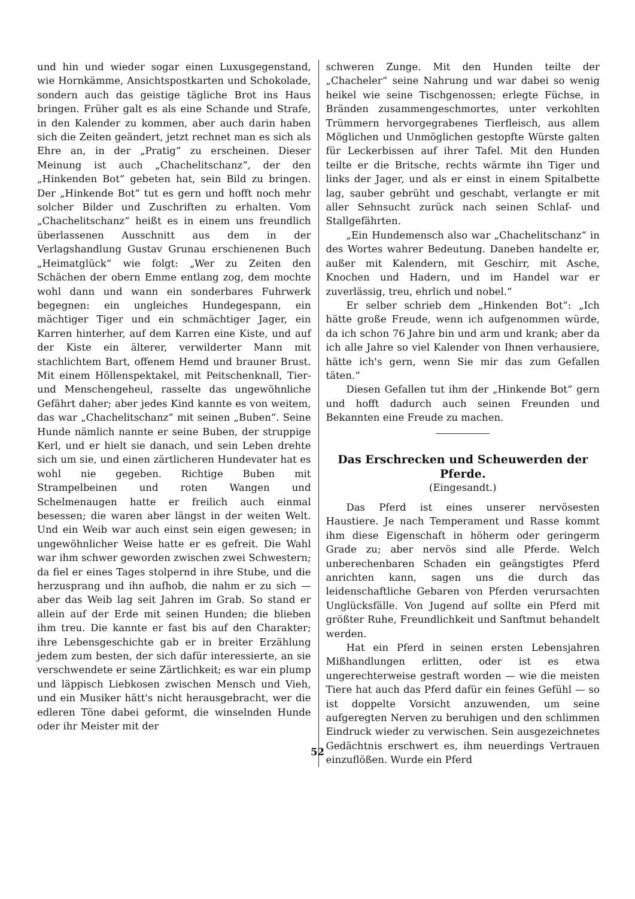und hin und wieder sogar einen Luxusgegenstand, wie Hornkämme, Ansichtspostkarten und Schokolade, sondern auch das geistige tägliche Brot ins Haus bringen. Früher galt es als eine Schande und Strafe, in den Kalender zu kommen, aber auch darin haben sich die Zeiten geändert, jetzt rechnet man es sich als Ehre an, in der „Pratig“ zu erscheinen. Dieser Meinung ist auch „Chachelitschanz“, der den „Hinkenden Bot“ gebeten hat, sein Bild zu bringen. Der „Hinkende Bot“ tut es gern und hofft noch mehr solcher Bilder und Zuschriften zu erhalten. Vom „Chachelitschanz“ heißt es in einem uns freundlich überlassenen Ausschnitt aus dem in der Verlagshandlung Gustav Grunau erschienenen Buch „Heimatglück“ wie folgt: „Wer zu Zeiten den Schächen der obern Emme entlang zog, dem mochte wohl dann und wann ein sonderbares Fuhrwerk begegnen: ein ungleiches Hundegespann, ein mächtiger Tiger und ein schmächtiger Jager, ein Karren hinterher, auf dem Karren eine Kiste, und auf der Kiste ein älterer, verwilderter Mann mit stachlichtem Bart, offenem Hemd und brauner Brust. Mit einem Höllenspektakel, mit Peitschenknall, Tier- und Menschengeheul, rasselte das ungewöhnliche Gefährt daher; aber jedes Kind kannte es von weitem, das war „Chachelitschanz“ mit seinen „Buben“. Seine Hunde nämlich nannte er seine Buben, der struppige Kerl, und er hielt sie danach, und sein Leben drehte sich um sie, und einen zärtlicheren Hundevater hat es wohl nie gegeben. Richtige Buben mit Strampelbeinen und roten Wangen und Schelmenaugen hatte er freilich auch einmal besessen; die waren aber längst in der weiten Welt. Und ein Weib war auch einst sein eigen gewesen; in ungewöhnlicher Weise hatte er es gefreit. Die Wahl war ihm schwer geworden zwischen zwei Schwestern; da fiel er eines Tages stolpernd in ihre Stube, und die herzusprang und ihn aufhob, die nahm er zu sich — aber das Weib lag seit Jahren im Grab. So stand er allein auf der Erde mit seinen Hunden; die blieben ihm treu. Die kannte er fast bis auf den Charakter; ihre Lebensgeschichte gab er in breiter Erzählung jedem zum besten, der sich dafür interessierte, an sie verschwendete er seine Zärtlichkeit; es war ein plump und läppisch Liebkosen zwischen Mensch und Vieh, und ein Musiker hätt's nicht herausgebracht, wer die edleren Töne dabei geformt, die winselnden Hunde oder ihr Meister mit der
schweren Zunge. Mit den Hunden teilte der „Chacheler“ seine Nahrung und war dabei so wenig heikel wie seine Tischgenossen; erlegte Füchse, in Bränden zusammengeschmortes, unter verkohlten Trümmern hervorgegrabenes Tierfleisch, aus allem Möglichen und Unmöglichen gestopfte Würste galten für Leckerbissen auf ihrer Tafel. Mit den Hunden teilte er die Britsche, rechts wärmte ihn Tiger und links der Jager, und als er einst in einem Spitalbette lag, sauber gebrüht und geschabt, verlangte er mit aller Sehnsucht zurück nach seinen Schlaf- und Stallgefährten.
„Ein Hundemensch also war „Chachelitschanz“ in des Wortes wahrer Bedeutung. Daneben handelte er, außer mit Kalendern, mit Geschirr, mit Asche, Knochen und Hadern, und im Handel war er zuverlässig, treu, ehrlich und nobel.“
Er selber schrieb dem „Hinkenden Bot“: „Ich hätte große Freude, wenn ich aufgenommen würde, da ich schon 76 Jahre bin und arm und krank; aber da ich alle Jahre so viel Kalender von Ihnen verhausiere, hätte ich's gern, wenn Sie mir das zum Gefallen täten.“
Diesen Gefallen tut ihm der „Hinkende Bot“ gern und hofft dadurch auch seinen Freunden und Bekannten eine Freude zu machen.
Das Erschrecken und Scheuwerden der Pferde.
(Eingesandt.)
Das Pferd ist eines unserer nervösesten Haustiere. Je nach Temperament und Rasse kommt ihm diese Eigenschaft in höherm oder geringerm Grade zu; aber nervös sind alle Pferde. Welch unberechenbaren Schaden ein geängstigtes Pferd anrichten kann, sagen uns die durch das leidenschaftliche Gebaren von Pferden verursachten Unglücksfälle. Von Jugend auf sollte ein Pferd mit größter Ruhe, Freundlichkeit und Sanftmut behandelt werden.
Hat ein Pferd in seinen ersten Lebensjahren Mißhandlungen erlitten, oder ist es etwa ungerechterweise gestraft worden — wie die meisten Tiere hat auch das Pferd dafür ein feines Gefühl — so ist doppelte Vorsicht anzuwenden, um seine aufgeregten Nerven zu beruhigen und den schlimmen Eindruck wieder zu verwischen. Sein ausgezeichnetes Gedächtnis erschwert es, ihm neuerdings Vertrauen einzuflößen. Wurde ein Pferd
52